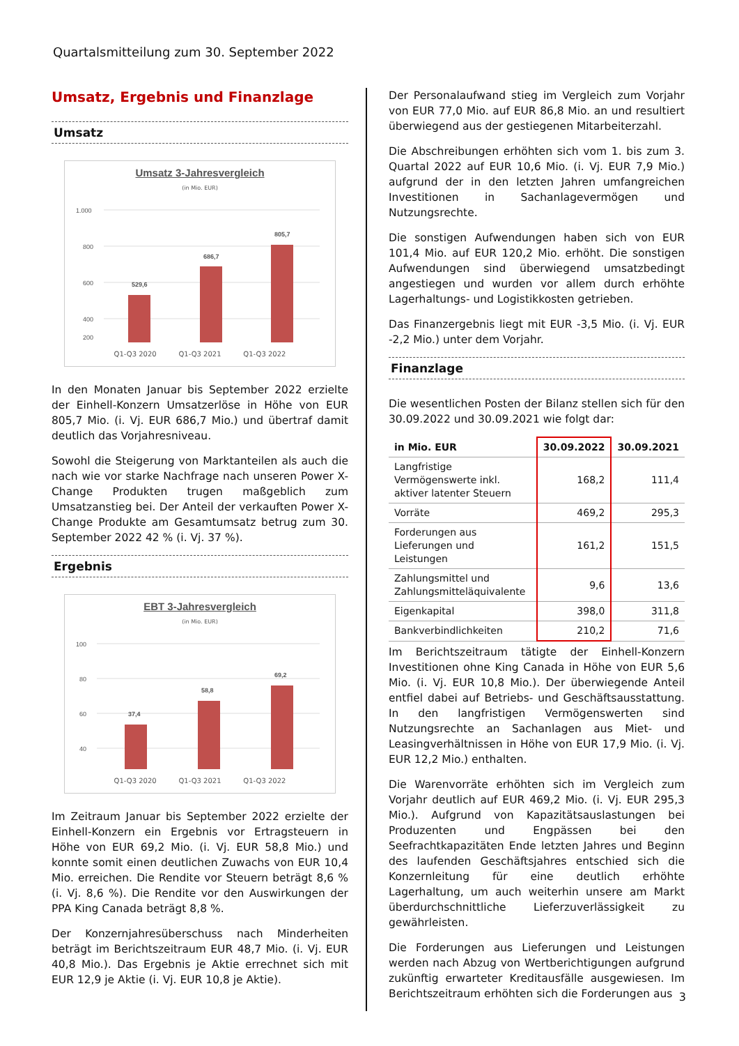Quartalsmitteilung zum 30. September 2022
Umsatz, Ergebnis und Finanzlage
Umsatz
Umsatz 3-Jahresvergleich
(in Mio. EUR)
1.000
800
600
400
200
529,6
686,7
805,7
Q1-Q3 2020 Q1-Q3 2021 Q1-Q3 2022
In den Monaten Januar bis September 2022 erzielte der Einhell-Konzern Umsatzerlöse in Höhe von EUR 805,7 Mio. (i. Vj. EUR 686,7 Mio.) und übertraf damit deutlich das Vorjahresniveau.
Sowohl die Steigerung von Marktanteilen als auch die nach wie vor starke Nachfrage nach unseren Power X-Change Produkten trugen maßgeblich zum Umsatzanstieg bei. Der Anteil der verkauften Power X-Change Produkte am Gesamtumsatz betrug zum 30. September 2022 42 % (i. Vj. 37 %).
Ergebnis
EBT 3-Jahresvergleich
(in Mio. EUR)
100
80
60
40
37,4
58,8
69,2
Q1-Q3 2020 Q1-Q3 2021 Q1-Q3 2022
Im Zeitraum Januar bis September 2022 erzielte der Einhell-Konzern ein Ergebnis vor Ertragsteuern in Höhe von EUR 69,2 Mio. (i. Vj. EUR 58,8 Mio.) und konnte somit einen deutlichen Zuwachs von EUR 10,4 Mio. erreichen. Die Rendite vor Steuern beträgt 8,6 % (i. Vj. 8,6 %). Die Rendite vor den Auswirkungen der PPA King Canada beträgt 8,8 %.
Der Konzernjahresüberschuss nach Minderheiten beträgt im Berichtszeitraum EUR 48,7 Mio. (i. Vj. EUR 40,8 Mio.). Das Ergebnis je Aktie errechnet sich mit EUR 12,9 je Aktie (i. Vj. EUR 10,8 je Aktie).
Der Personalaufwand stieg im Vergleich zum Vorjahr von EUR 77,0 Mio. auf EUR 86,8 Mio. an und resultiert überwiegend aus der gestiegenen Mitarbeiterzahl.
Die Abschreibungen erhöhten sich vom 1. bis zum 3. Quartal 2022 auf EUR 10,6 Mio. (i. Vj. EUR 7,9 Mio.) aufgrund der in den letzten Jahren umfangreichen Investitionen in Sachanlagevermögen und Nutzungsrechte.
Die sonstigen Aufwendungen haben sich von EUR 101,4 Mio. auf EUR 120,2 Mio. erhöht. Die sonstigen Aufwendungen sind überwiegend umsatzbedingt angestiegen und wurden vor allem durch erhöhte Lagerhaltungs- und Logistikkosten getrieben.
Das Finanzergebnis liegt mit EUR -3,5 Mio. (i. Vj. EUR -2,2 Mio.) unter dem Vorjahr.
Finanzlage
Die wesentlichen Posten der Bilanz stellen sich für den 30.09.2022 und 30.09.2021 wie folgt dar:
| in Mio. EUR | 30.09.2022 | 30.09.2021 |
| --- | --- | --- |
| Langfristige Vermögenswerte inkl. aktiver latenter Steuern | 168,2 | 111,4 |
| Vorräte | 469,2 | 295,3 |
| Forderungen aus Lieferungen und Leistungen | 161,2 | 151,5 |
| Zahlungsmittel und Zahlungsmitteläquivalente | 9,6 | 13,6 |
| Eigenkapital | 398,0 | 311,8 |
| Bankverbindlichkeiten | 210,2 | 71,6 |
Im Berichtszeitraum tätigte der Einhell-Konzern Investitionen ohne King Canada in Höhe von EUR 5,6 Mio. (i. Vj. EUR 10,8 Mio.). Der überwiegende Anteil entfiel dabei auf Betriebs- und Geschäftsausstattung. In den langfristigen Vermögenswerten sind Nutzungsrechte an Sachanlagen aus Miet- und Leasingverhältnissen in Höhe von EUR 17,9 Mio. (i. Vj. EUR 12,2 Mio.) enthalten.
Die Warenvorräte erhöhten sich im Vergleich zum Vorjahr deutlich auf EUR 469,2 Mio. (i. Vj. EUR 295,3 Mio.). Aufgrund von Kapazitätsauslastungen bei Produzenten und Engpässen bei den Seefrachtkapazitäten Ende letzten Jahres und Beginn des laufenden Geschäftsjahres entschied sich die Konzernleitung für eine deutlich erhöhte Lagerhaltung, um auch weiterhin unsere am Markt überdurchschnittliche Lieferzuverlässigkeit zu gewährleisten.
Die Forderungen aus Lieferungen und Leistungen werden nach Abzug von Wertberichtigungen aufgrund zukünftig erwarteter Kreditausfälle ausgewiesen. Im Berichtszeitraum erhöhten sich die Forderungen aus
3